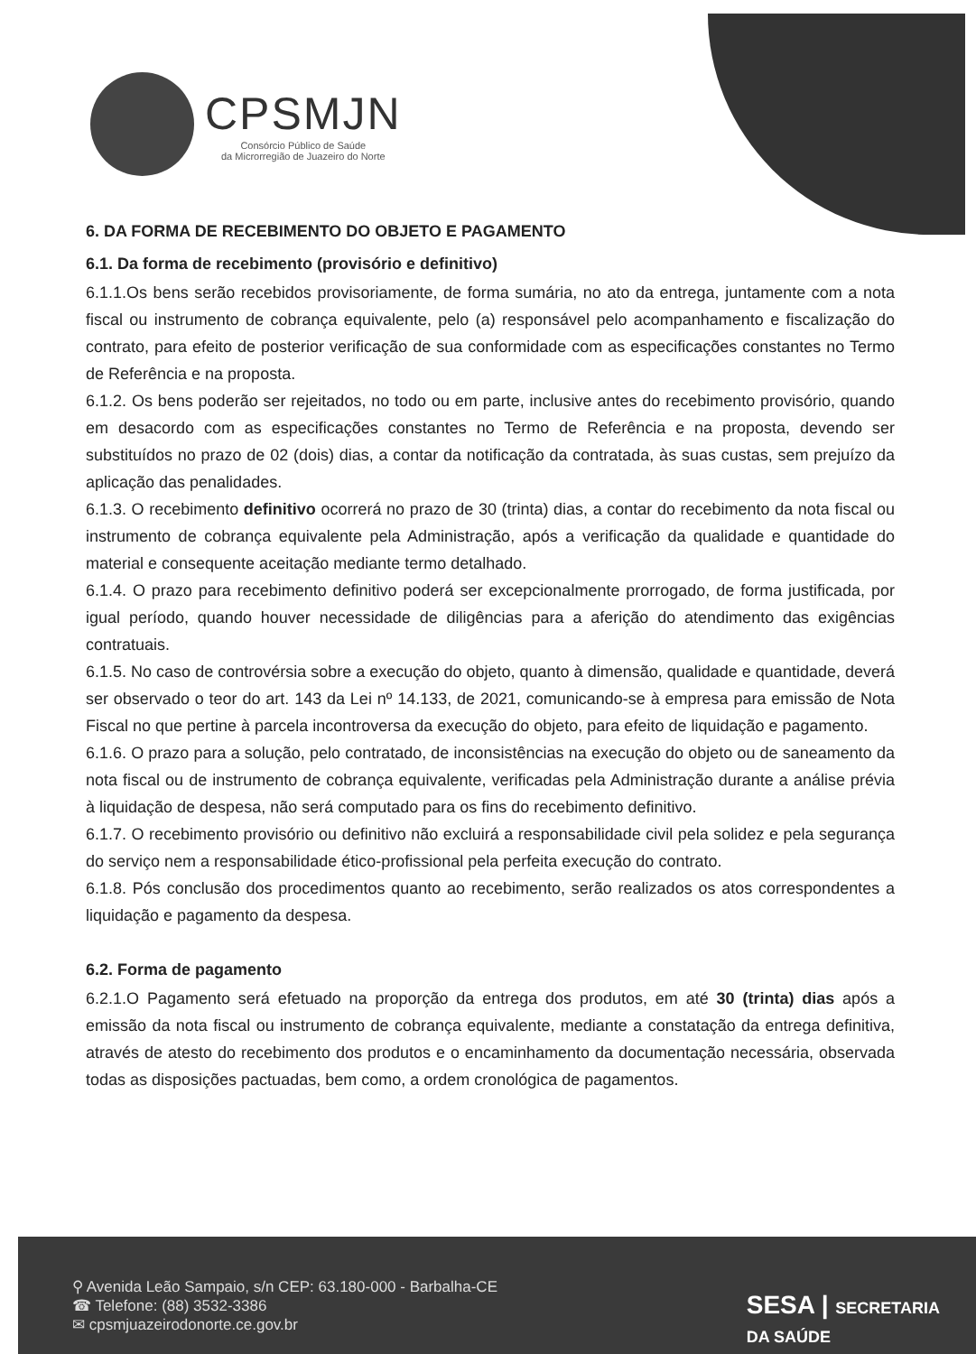CPSMJN
Consórcio Público de Saúde
da Microrregião de Juazeiro do Norte
6. DA FORMA DE RECEBIMENTO DO OBJETO E PAGAMENTO
6.1. Da forma de recebimento (provisório e definitivo)
6.1.1.Os bens serão recebidos provisoriamente, de forma sumária, no ato da entrega, juntamente com a nota fiscal ou instrumento de cobrança equivalente, pelo (a) responsável pelo acompanhamento e fiscalização do contrato, para efeito de posterior verificação de sua conformidade com as especificações constantes no Termo de Referência e na proposta.
6.1.2. Os bens poderão ser rejeitados, no todo ou em parte, inclusive antes do recebimento provisório, quando em desacordo com as especificações constantes no Termo de Referência e na proposta, devendo ser substituídos no prazo de 02 (dois) dias, a contar da notificação da contratada, às suas custas, sem prejuízo da aplicação das penalidades.
6.1.3. O recebimento definitivo ocorrerá no prazo de 30 (trinta) dias, a contar do recebimento da nota fiscal ou instrumento de cobrança equivalente pela Administração, após a verificação da qualidade e quantidade do material e consequente aceitação mediante termo detalhado.
6.1.4. O prazo para recebimento definitivo poderá ser excepcionalmente prorrogado, de forma justificada, por igual período, quando houver necessidade de diligências para a aferição do atendimento das exigências contratuais.
6.1.5. No caso de controvérsia sobre a execução do objeto, quanto à dimensão, qualidade e quantidade, deverá ser observado o teor do art. 143 da Lei nº 14.133, de 2021, comunicando-se à empresa para emissão de Nota Fiscal no que pertine à parcela incontroversa da execução do objeto, para efeito de liquidação e pagamento.
6.1.6. O prazo para a solução, pelo contratado, de inconsistências na execução do objeto ou de saneamento da nota fiscal ou de instrumento de cobrança equivalente, verificadas pela Administração durante a análise prévia à liquidação de despesa, não será computado para os fins do recebimento definitivo.
6.1.7. O recebimento provisório ou definitivo não excluirá a responsabilidade civil pela solidez e pela segurança do serviço nem a responsabilidade ético-profissional pela perfeita execução do contrato.
6.1.8. Pós conclusão dos procedimentos quanto ao recebimento, serão realizados os atos correspondentes a liquidação e pagamento da despesa.
6.2. Forma de pagamento
6.2.1.O Pagamento será efetuado na proporção da entrega dos produtos, em até 30 (trinta) dias após a emissão da nota fiscal ou instrumento de cobrança equivalente, mediante a constatação da entrega definitiva, através de atesto do recebimento dos produtos e o encaminhamento da documentação necessária, observada todas as disposições pactuadas, bem como, a ordem cronológica de pagamentos.
⚲ Avenida Leão Sampaio, s/n CEP: 63.180-000 - Barbalha-CE
☎ Telefone: (88) 3532-3386
✉ cpsmjuazeirodonorte.ce.gov.br
SESA | SECRETARIA
DA SAÚDE